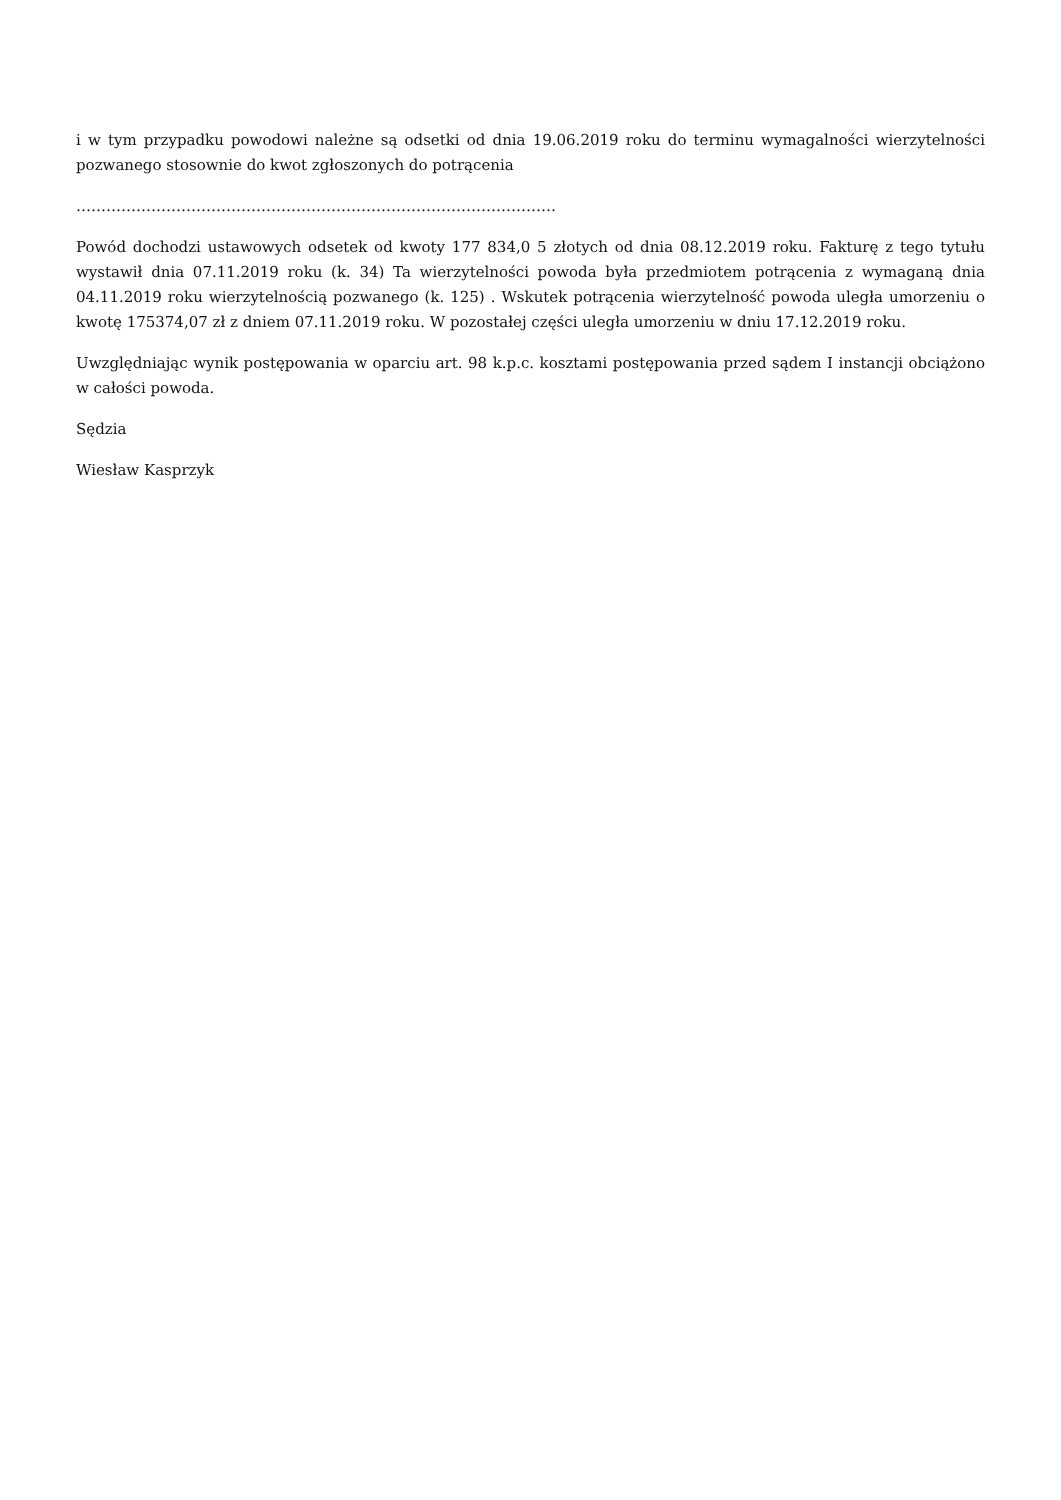i w tym przypadku powodowi należne są odsetki od dnia 19.06.2019 roku do terminu wymagalności wierzytelności pozwanego stosownie do kwot zgłoszonych do potrącenia
……………………………………………………………………………………
Powód dochodzi ustawowych odsetek od kwoty 177 834,0 5 złotych od dnia 08.12.2019 roku. Fakturę z tego tytułu wystawił dnia 07.11.2019 roku (k. 34) Ta wierzytelności powoda była przedmiotem potrącenia z wymaganą dnia 04.11.2019 roku wierzytelnością pozwanego (k. 125) . Wskutek potrącenia wierzytelność powoda uległa umorzeniu o kwotę 175374,07 zł z dniem 07.11.2019 roku. W pozostałej części uległa umorzeniu w dniu 17.12.2019 roku.
Uwzględniając wynik postępowania w oparciu art. 98 k.p.c. kosztami postępowania przed sądem I instancji obciążono w całości powoda.
Sędzia
Wiesław Kasprzyk